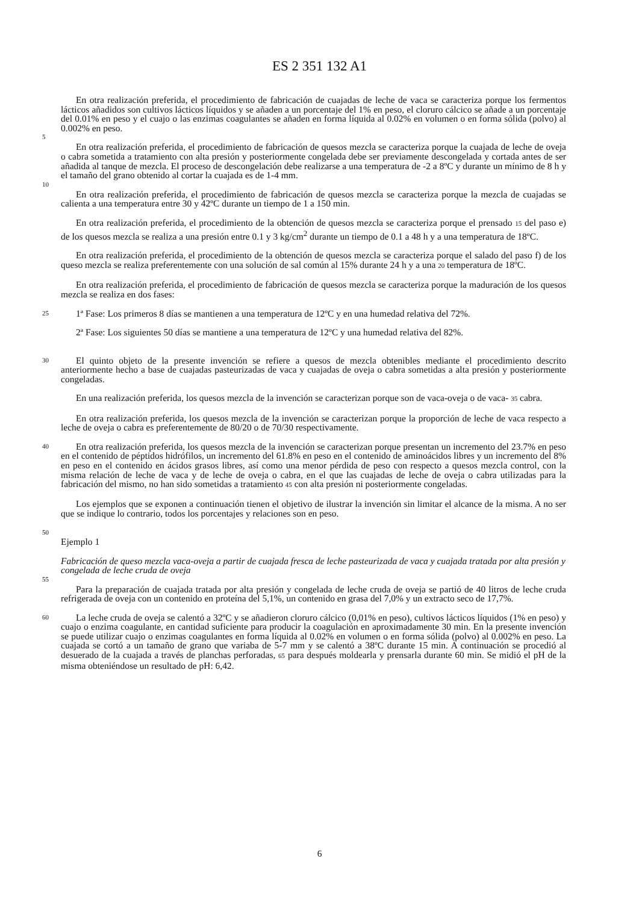ES 2 351 132 A1
En otra realización preferida, el procedimiento de fabricación de cuajadas de leche de vaca se caracteriza porque los fermentos lácticos añadidos son cultivos lácticos líquidos y se añaden a un porcentaje del 1% en peso, el cloruro cálcico se añade a un porcentaje del 0.01% en peso y el cuajo o las enzimas coagulantes se añaden en forma líquida al 0.02% en volumen o en forma sólida (polvo) al 0.002% en peso.
5
En otra realización preferida, el procedimiento de fabricación de quesos mezcla se caracteriza porque la cuajada de leche de oveja o cabra sometida a tratamiento con alta presión y posteriormente congelada debe ser previamente descongelada y cortada antes de ser añadida al tanque de mezcla. El proceso de descongelación debe realizarse a una temperatura de -2 a 8ºC y durante un mínimo de 8 h y el tamaño del grano obtenido al cortar la cuajada es de 1-4 mm.
10
En otra realización preferida, el procedimiento de fabricación de quesos mezcla se caracteriza porque la mezcla de cuajadas se calienta a una temperatura entre 30 y 42ºC durante un tiempo de 1 a 150 min.
En otra realización preferida, el procedimiento de la obtención de quesos mezcla se caracteriza porque el prensado 15 del paso e) de los quesos mezcla se realiza a una presión entre 0.1 y 3 kg/cm<sup>2</sup> durante un tiempo de 0.1 a 48 h y a una temperatura de 18ºC.
En otra realización preferida, el procedimiento de la obtención de quesos mezcla se caracteriza porque el salado del paso f) de los queso mezcla se realiza preferentemente con una solución de sal común al 15% durante 24 h y a una 20 temperatura de 18ºC.
En otra realización preferida, el procedimiento de fabricación de quesos mezcla se caracteriza porque la maduración de los quesos mezcla se realiza en dos fases:
25 1ª Fase: Los primeros 8 días se mantienen a una temperatura de 12ºC y en una humedad relativa del 72%.
2ª Fase: Los siguientes 50 días se mantiene a una temperatura de 12ºC y una humedad relativa del 82%.
30 El quinto objeto de la presente invención se refiere a quesos de mezcla obtenibles mediante el procedimiento descrito anteriormente hecho a base de cuajadas pasteurizadas de vaca y cuajadas de oveja o cabra sometidas a alta presión y posteriormente congeladas.
En una realización preferida, los quesos mezcla de la invención se caracterizan porque son de vaca-oveja o de vaca- 35 cabra.
En otra realización preferida, los quesos mezcla de la invención se caracterizan porque la proporción de leche de vaca respecto a leche de oveja o cabra es preferentemente de 80/20 o de 70/30 respectivamente.
40 En otra realización preferida, los quesos mezcla de la invención se caracterizan porque presentan un incremento del 23.7% en peso en el contenido de péptidos hidrófilos, un incremento del 61.8% en peso en el contenido de aminoácidos libres y un incremento del 8% en peso en el contenido en ácidos grasos libres, así como una menor pérdida de peso con respecto a quesos mezcla control, con la misma relación de leche de vaca y de leche de oveja o cabra, en el que las cuajadas de leche de oveja o cabra utilizadas para la fabricación del mismo, no han sido sometidas a tratamiento 45 con alta presión ni posteriormente congeladas.
Los ejemplos que se exponen a continuación tienen el objetivo de ilustrar la invención sin limitar el alcance de la misma. A no ser que se indique lo contrario, todos los porcentajes y relaciones son en peso.
50
Ejemplo 1
Fabricación de queso mezcla vaca-oveja a partir de cuajada fresca de leche pasteurizada de vaca y cuajada tratada por alta presión y congelada de leche cruda de oveja
55
Para la preparación de cuajada tratada por alta presión y congelada de leche cruda de oveja se partió de 40 litros de leche cruda refrigerada de oveja con un contenido en proteína del 5,1%, un contenido en grasa del 7,0% y un extracto seco de 17,7%.
60 La leche cruda de oveja se calentó a 32ºC y se añadieron cloruro cálcico (0,01% en peso), cultivos lácticos líquidos (1% en peso) y cuajo o enzima coagulante, en cantidad suficiente para producir la coagulación en aproximadamente 30 min. En la presente invención se puede utilizar cuajo o enzimas coagulantes en forma líquida al 0.02% en volumen o en forma sólida (polvo) al 0.002% en peso. La cuajada se cortó a un tamaño de grano que variaba de 5-7 mm y se calentó a 38ºC durante 15 min. A continuación se procedió al desuerado de la cuajada a través de planchas perforadas, 65 para después moldearla y prensarla durante 60 min. Se midió el pH de la misma obteniéndose un resultado de pH: 6,42.
6